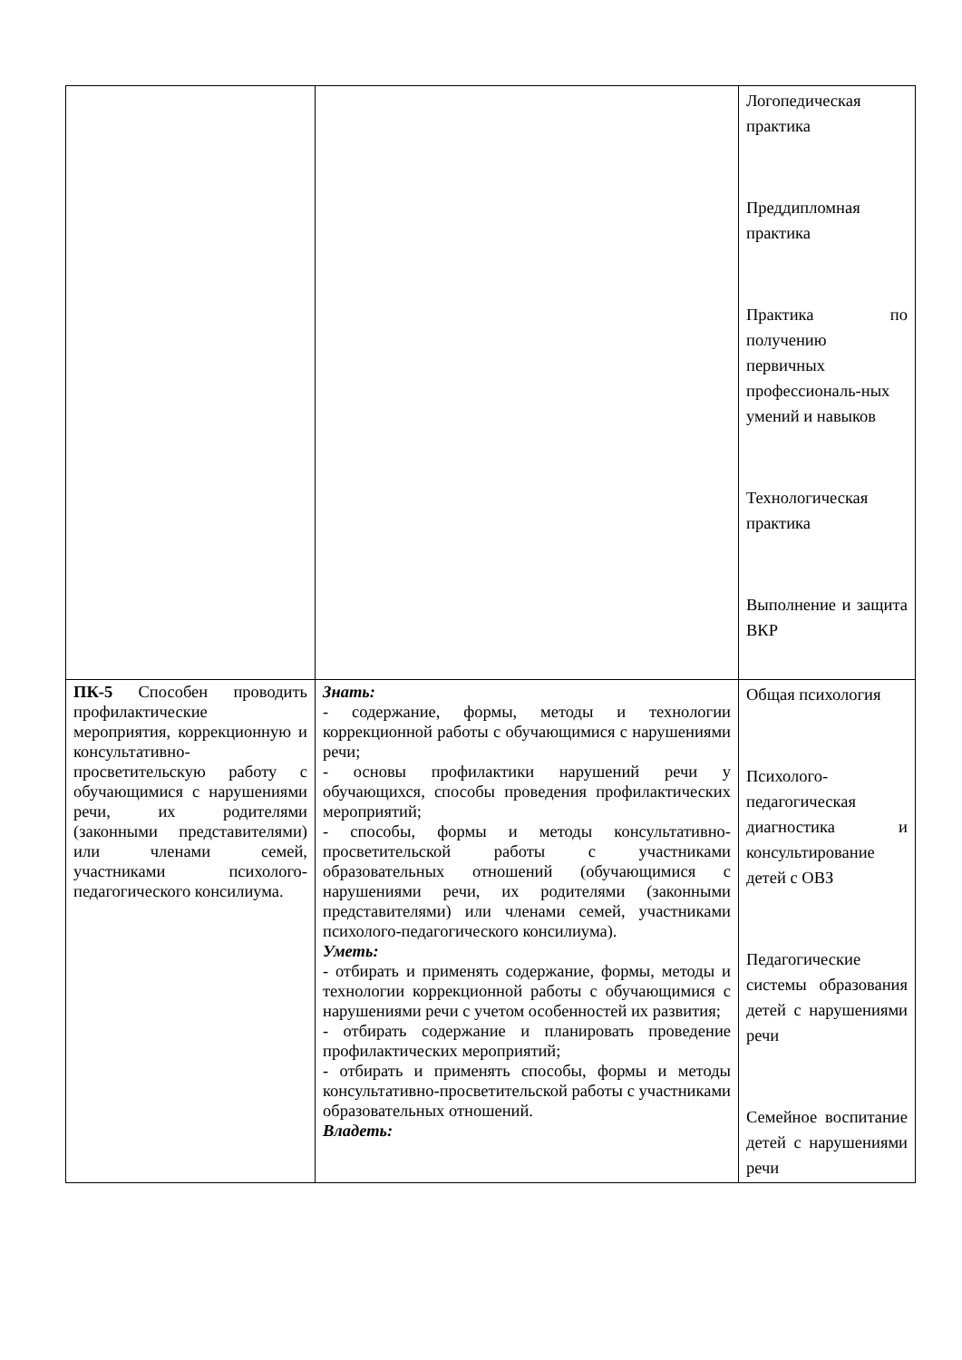| | | Логопедическая практика Преддипломная практика Практика по получению первичных профессиональ-ных умений и навыков Технологическая практика Выполнение и защита ВКР |
| ПК-5 Способен проводить профилактические мероприятия, коррекционную и консультативно-просветительскую работу с обучающимися с нарушениями речи, их родителями (законными представителями) или членами семей, участниками психолого-педагогического консилиума. | Знать: - содержание, формы, методы и технологии коррекционной работы с обучающимися с нарушениями речи; - основы профилактики нарушений речи у обучающихся, способы проведения профилактических мероприятий; - способы, формы и методы консультативно-просветительской работы с участниками образовательных отношений (обучающимися с нарушениями речи, их родителями (законными представителями) или членами семей, участниками психолого-педагогического консилиума). Уметь: - отбирать и применять содержание, формы, методы и технологии коррекционной работы с обучающимися с нарушениями речи с учетом особенностей их развития; - отбирать содержание и планировать проведение профилактических мероприятий; - отбирать и применять способы, формы и методы консультативно-просветительской работы с участниками образовательных отношений. Владеть: | Общая психология Психолого-педагогическая диагностика и консультирование детей с ОВЗ Педагогические системы образования детей с нарушениями речи Семейное воспитание детей с нарушениями речи |